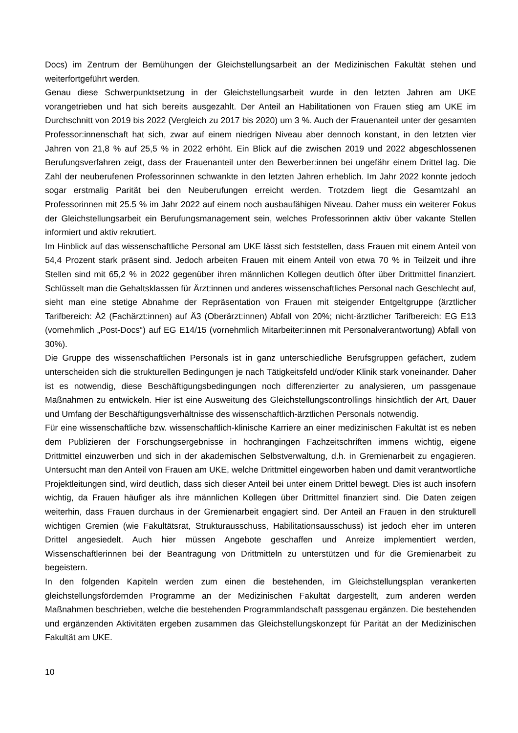Docs) im Zentrum der Bemühungen der Gleichstellungsarbeit an der Medizinischen Fakultät stehen und weiterfortgeführt werden.
Genau diese Schwerpunktsetzung in der Gleichstellungsarbeit wurde in den letzten Jahren am UKE vorangetrieben und hat sich bereits ausgezahlt. Der Anteil an Habilitationen von Frauen stieg am UKE im Durchschnitt von 2019 bis 2022 (Vergleich zu 2017 bis 2020) um 3 %. Auch der Frauenanteil unter der gesamten Professor:innenschaft hat sich, zwar auf einem niedrigen Niveau aber dennoch konstant, in den letzten vier Jahren von 21,8 % auf 25,5 % in 2022 erhöht. Ein Blick auf die zwischen 2019 und 2022 abgeschlossenen Berufungsverfahren zeigt, dass der Frauenanteil unter den Bewerber:innen bei ungefähr einem Drittel lag. Die Zahl der neuberufenen Professorinnen schwankte in den letzten Jahren erheblich. Im Jahr 2022 konnte jedoch sogar erstmalig Parität bei den Neuberufungen erreicht werden. Trotzdem liegt die Gesamtzahl an Professorinnen mit 25.5 % im Jahr 2022 auf einem noch ausbaufähigen Niveau. Daher muss ein weiterer Fokus der Gleichstellungsarbeit ein Berufungsmanagement sein, welches Professorinnen aktiv über vakante Stellen informiert und aktiv rekrutiert.
Im Hinblick auf das wissenschaftliche Personal am UKE lässt sich feststellen, dass Frauen mit einem Anteil von 54,4 Prozent stark präsent sind. Jedoch arbeiten Frauen mit einem Anteil von etwa 70 % in Teilzeit und ihre Stellen sind mit 65,2 % in 2022 gegenüber ihren männlichen Kollegen deutlich öfter über Drittmittel finanziert. Schlüsselt man die Gehaltsklassen für Ärzt:innen und anderes wissenschaftliches Personal nach Geschlecht auf, sieht man eine stetige Abnahme der Repräsentation von Frauen mit steigender Entgeltgruppe (ärztlicher Tarifbereich: Ä2 (Fachärzt:innen) auf Ä3 (Oberärzt:innen) Abfall von 20%; nicht-ärztlicher Tarifbereich: EG E13 (vornehmlich „Post-Docs“) auf EG E14/15 (vornehmlich Mitarbeiter:innen mit Personalverantwortung) Abfall von 30%).
Die Gruppe des wissenschaftlichen Personals ist in ganz unterschiedliche Berufsgruppen gefächert, zudem unterscheiden sich die strukturellen Bedingungen je nach Tätigkeitsfeld und/oder Klinik stark voneinander. Daher ist es notwendig, diese Beschäftigungsbedingungen noch differenzierter zu analysieren, um passgenaue Maßnahmen zu entwickeln. Hier ist eine Ausweitung des Gleichstellungscontrollings hinsichtlich der Art, Dauer und Umfang der Beschäftigungsverhältnisse des wissenschaftlich-ärztlichen Personals notwendig.
Für eine wissenschaftliche bzw. wissenschaftlich-klinische Karriere an einer medizinischen Fakultät ist es neben dem Publizieren der Forschungsergebnisse in hochrangingen Fachzeitschriften immens wichtig, eigene Drittmittel einzuwerben und sich in der akademischen Selbstverwaltung, d.h. in Gremienarbeit zu engagieren. Untersucht man den Anteil von Frauen am UKE, welche Drittmittel eingeworben haben und damit verantwortliche Projektleitungen sind, wird deutlich, dass sich dieser Anteil bei unter einem Drittel bewegt. Dies ist auch insofern wichtig, da Frauen häufiger als ihre männlichen Kollegen über Drittmittel finanziert sind. Die Daten zeigen weiterhin, dass Frauen durchaus in der Gremienarbeit engagiert sind. Der Anteil an Frauen in den strukturell wichtigen Gremien (wie Fakultätsrat, Strukturausschuss, Habilitationsausschuss) ist jedoch eher im unteren Drittel angesiedelt. Auch hier müssen Angebote geschaffen und Anreize implementiert werden, Wissenschaftlerinnen bei der Beantragung von Drittmitteln zu unterstützen und für die Gremienarbeit zu begeistern.
In den folgenden Kapiteln werden zum einen die bestehenden, im Gleichstellungsplan verankerten gleichstellungsfördernden Programme an der Medizinischen Fakultät dargestellt, zum anderen werden Maßnahmen beschrieben, welche die bestehenden Programmlandschaft passgenau ergänzen. Die bestehenden und ergänzenden Aktivitäten ergeben zusammen das Gleichstellungskonzept für Parität an der Medizinischen Fakultät am UKE.
10